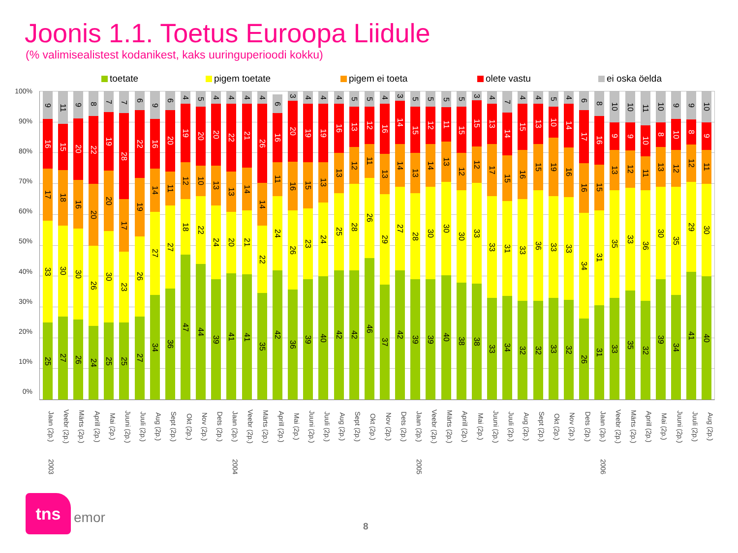Joonis 1.1. Toetus Euroopa Liidule
(% valimisealistest kodanikest, kaks uuringuperioodi kokku)
toetate pigem toetate pigem ei toeta olete vastu ei oska öelda
100%
90%
80%
70%
60%
50%
40%
30%
20%
10%
0%
25
33
17
16
9
27
30
18
15
11
26
30
16
20
9
24
26
20
22
8
25
30
20
19
7
25
23
17
28
7
27
26
19
22
6
34
27
14
16
9
36
27
11
20
6
47
18
12
19
4
44
22
10
20
5
39
24
13
20
4
41
20
13
22
4
41
21
14
21
4
35
22
14
26
4
42
24
11
16
6
36
26
16
20
3
39
23
15
19
4
40
24
13
19
4
42
25
13
16
4
42
28
12
13
5
46
26
11
12
5
37
29
13
16
4
42
27
14
14
3
39
28
13
15
5
39
30
14
12
5
40
30
13
11
5
38
30
12
15
5
38
33
12
15
3
33
33
17
13
4
34
31
15
14
7
32
33
16
15
4
32
36
15
13
4
33
33
19
10
5
32
33
16
14
4
26
34
16
17
6
31
31
15
16
8
33
35
13
9
10
35
33
12
9
10
32
36
11
10
11
39
30
13
8
10
34
35
12
10
9
41
29
12
8
9
40
30
11
9
10
Jaan (2p.)
Veebr (2p.)
Märts (2p.)
Aprill (2p.)
Mai (2p.)
Juuni (2p.)
Juuli (2p.)
Aug (2p.)
Sept (2p.)
Okt (2p.)
Nov (2p.)
Dets (2p.)
Jaan (2p.)
Veebr (2p.)
Märts (2p.)
Aprill (2p.)
Mai (2p.)
Juuni (2p.)
Juuli (2p.)
Aug (2p.)
Sept (2p.)
Okt (2p.)
Nov (2p.)
Dets (2p.)
Jaan (2p.)
Veebr (2p.)
Märts (2p.)
Aprill (2p.)
Mai (2p.)
Juuni (2p.)
Juuli (2p.)
Aug (2p.)
Sept (2p.)
Okt (2p.)
Nov (2p.)
Dets (2p.)
Jaan (2p.)
Veebr (2p.)
Märts (2p.)
Aprill (2p.)
Mai (2p.)
Juuni (2p.)
Juuli (2p.)
Aug (2p.)
2003
2004
2005
2006
tns
emor
8